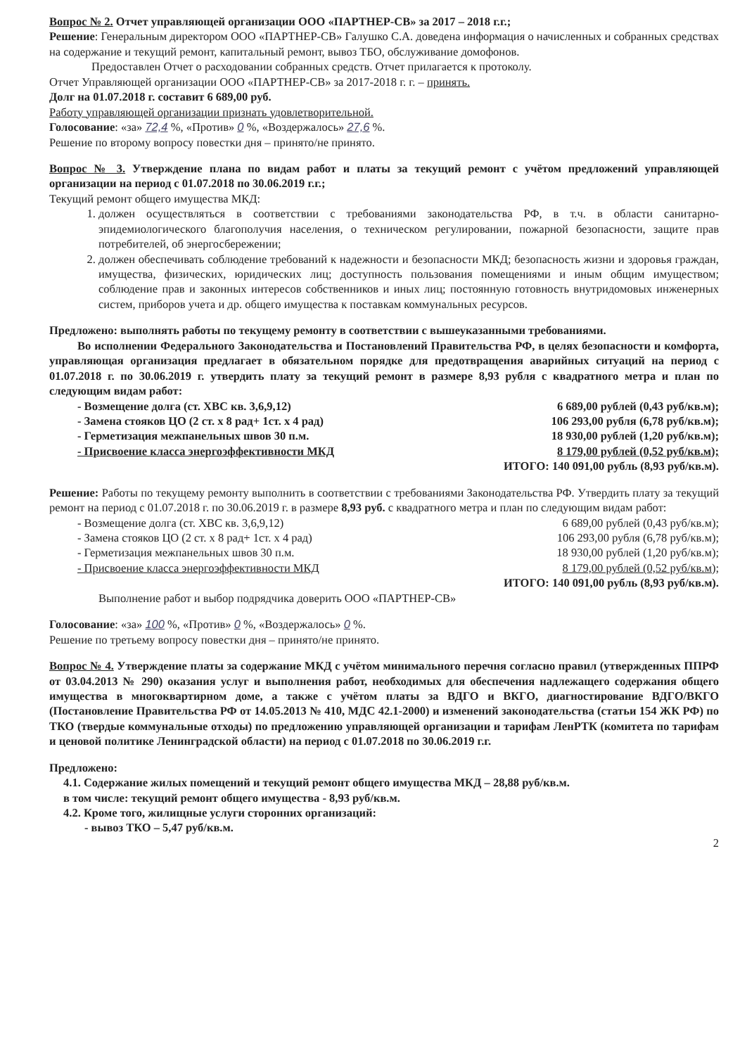Вопрос № 2. Отчет управляющей организации ООО «ПАРТНЕР-СВ» за 2017 – 2018 г.г.;
Решение: Генеральным директором ООО «ПАРТНЕР-СВ» Галушко С.А. доведена информация о начисленных и собранных средствах на содержание и текущий ремонт, капитальный ремонт, вывоз ТБО, обслуживание домофонов.
Предоставлен Отчет о расходовании собранных средств. Отчет прилагается к протоколу.
Отчет Управляющей организации ООО «ПАРТНЕР-СВ» за 2017-2018 г. г. – принять.
Долг на 01.07.2018 г. составит 6 689,00 руб.
Работу управляющей организации признать удовлетворительной.
Голосование: «за» 72,4 %, «Против» 0 %, «Воздержалось» 27,6 %.
Решение по второму вопросу повестки дня – принято/не принято.
Вопрос № 3. Утверждение плана по видам работ и платы за текущий ремонт с учётом предложений управляющей организации на период с 01.07.2018 по 30.06.2019 г.г.;
Текущий ремонт общего имущества МКД:
1. должен осуществляться в соответствии с требованиями законодательства РФ, в т.ч. в области санитарно-эпидемиологического благополучия населения, о техническом регулировании, пожарной безопасности, защите прав потребителей, об энергосбережении;
2. должен обеспечивать соблюдение требований к надежности и безопасности МКД; безопасность жизни и здоровья граждан, имущества, физических, юридических лиц; доступность пользования помещениями и иным общим имуществом; соблюдение прав и законных интересов собственников и иных лиц; постоянную готовность внутридомовых инженерных систем, приборов учета и др. общего имущества к поставкам коммунальных ресурсов.
Предложено: выполнять работы по текущему ремонту в соответствии с вышеуказанными требованиями.
Во исполнении Федерального Законодательства и Постановлений Правительства РФ, в целях безопасности и комфорта, управляющая организация предлагает в обязательном порядке для предотвращения аварийных ситуаций на период с 01.07.2018 г. по 30.06.2019 г. утвердить плату за текущий ремонт в размере 8,93 рубля с квадратного метра и план по следующим видам работ:
- Возмещение долга (ст. ХВС кв. 3,6,9,12) 6 689,00 рублей (0,43 руб/кв.м);
- Замена стояков ЦО (2 ст. х 8 рад+ 1ст. х 4 рад) 106 293,00 рубля (6,78 руб/кв.м);
- Герметизация межпанельных швов 30 п.м. 18 930,00 рублей (1,20 руб/кв.м);
- Присвоение класса энергоэффективности МКД 8 179,00 рублей (0,52 руб/кв.м);
ИТОГО: 140 091,00 рубль (8,93 руб/кв.м).
Решение: Работы по текущему ремонту выполнить в соответствии с требованиями Законодательства РФ. Утвердить плату за текущий ремонт на период с 01.07.2018 г. по 30.06.2019 г. в размере 8,93 руб. с квадратного метра и план по следующим видам работ:
- Возмещение долга (ст. ХВС кв. 3,6,9,12) 6 689,00 рублей (0,43 руб/кв.м);
- Замена стояков ЦО (2 ст. х 8 рад+ 1ст. х 4 рад) 106 293,00 рубля (6,78 руб/кв.м);
- Герметизация межпанельных швов 30 п.м. 18 930,00 рублей (1,20 руб/кв.м);
- Присвоение класса энергоэффективности МКД 8 179,00 рублей (0,52 руб/кв.м);
ИТОГО: 140 091,00 рубль (8,93 руб/кв.м).
Выполнение работ и выбор подрядчика доверить ООО «ПАРТНЕР-СВ»
Голосование: «за» 100 %, «Против» 0 %, «Воздержалось» 0 %.
Решение по третьему вопросу повестки дня – принято/не принято.
Вопрос № 4. Утверждение платы за содержание МКД с учётом минимального перечня согласно правил (утвержденных ППРФ от 03.04.2013 № 290) оказания услуг и выполнения работ, необходимых для обеспечения надлежащего содержания общего имущества в многоквартирном доме, а также с учётом платы за ВДГО и ВКГО, диагностирование ВДГО/ВКГО (Постановление Правительства РФ от 14.05.2013 № 410, МДС 42.1-2000) и изменений законодательства (статьи 154 ЖК РФ) по ТКО (твердые коммунальные отходы) по предложению управляющей организации и тарифам ЛенРТК (комитета по тарифам и ценовой политике Ленинградской области) на период с 01.07.2018 по 30.06.2019 г.г.
Предложено:
4.1. Содержание жилых помещений и текущий ремонт общего имущества МКД – 28,88 руб/кв.м.
в том числе: текущий ремонт общего имущества - 8,93 руб/кв.м.
4.2. Кроме того, жилищные услуги сторонних организаций:
- вывоз ТКО – 5,47 руб/кв.м.
2